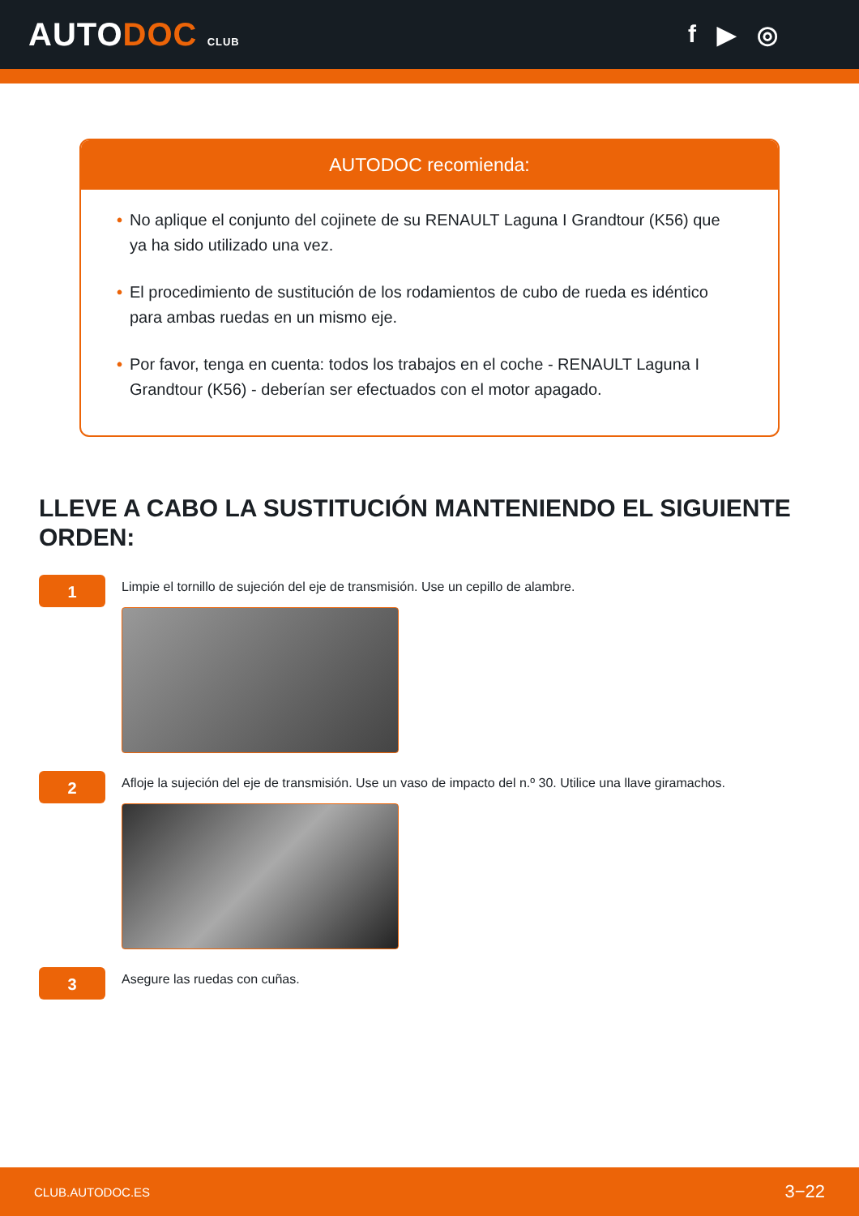AUTODOC CLUB
f ▶ ◎
AUTODOC recomienda:
• No aplique el conjunto del cojinete de su RENAULT Laguna I Grandtour (K56) que ya ha sido utilizado una vez.
• El procedimiento de sustitución de los rodamientos de cubo de rueda es idéntico para ambas ruedas en un mismo eje.
• Por favor, tenga en cuenta: todos los trabajos en el coche - RENAULT Laguna I Grandtour (K56) - deberían ser efectuados con el motor apagado.
LLEVE A CABO LA SUSTITUCIÓN MANTENIENDO EL SIGUIENTE ORDEN:
1
Limpie el tornillo de sujeción del eje de transmisión. Use un cepillo de alambre.
2
Afloje la sujeción del eje de transmisión. Use un vaso de impacto del n.º 30. Utilice una llave giramachos.
3
Asegure las ruedas con cuñas.
CLUB.AUTODOC.ES 3−22